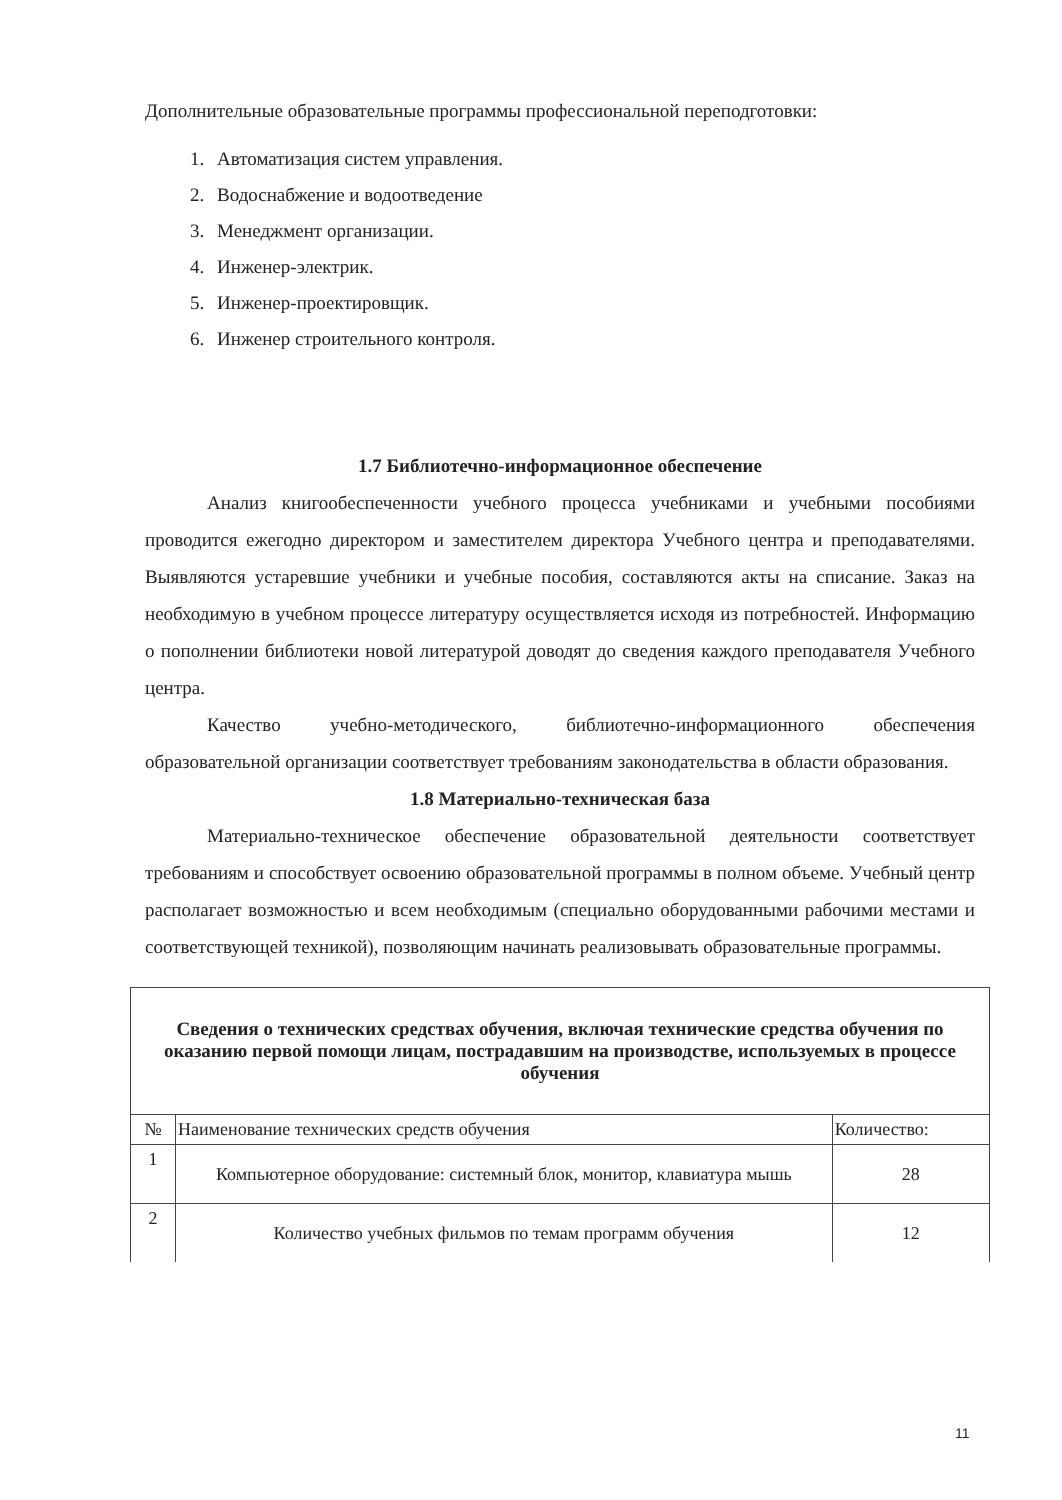Дополнительные образовательные программы профессиональной переподготовки:
1. Автоматизация систем управления.
2. Водоснабжение и водоотведение
3. Менеджмент организации.
4. Инженер-электрик.
5. Инженер-проектировщик.
6. Инженер строительного контроля.
1.7 Библиотечно-информационное обеспечение
Анализ книгообеспеченности учебного процесса учебниками и учебными пособиями проводится ежегодно директором и заместителем директора Учебного центра и преподавателями. Выявляются устаревшие учебники и учебные пособия, составляются акты на списание. Заказ на необходимую в учебном процессе литературу осуществляется исходя из потребностей. Информацию о пополнении библиотеки новой литературой доводят до сведения каждого преподавателя Учебного центра.
Качество учебно-методического, библиотечно-информационного обеспечения образовательной организации соответствует требованиям законодательства в области образования.
1.8 Материально-техническая база
Материально-техническое обеспечение образовательной деятельности соответствует требованиям и способствует освоению образовательной программы в полном объеме. Учебный центр располагает возможностью и всем необходимым (специально оборудованными рабочими местами и соответствующей техникой), позволяющим начинать реализовывать образовательные программы.
| Сведения о технических средствах обучения, включая технические средства обучения по оказанию первой помощи лицам, пострадавшим на производстве, используемых в процессе обучения | | |
| --- | --- | --- |
| № | Наименование технических средств обучения | Количество: |
| 1 | Компьютерное оборудование: системный блок, монитор, клавиатура мышь | 28 |
| 2 | Количество учебных фильмов по темам программ обучения | 12 |
11